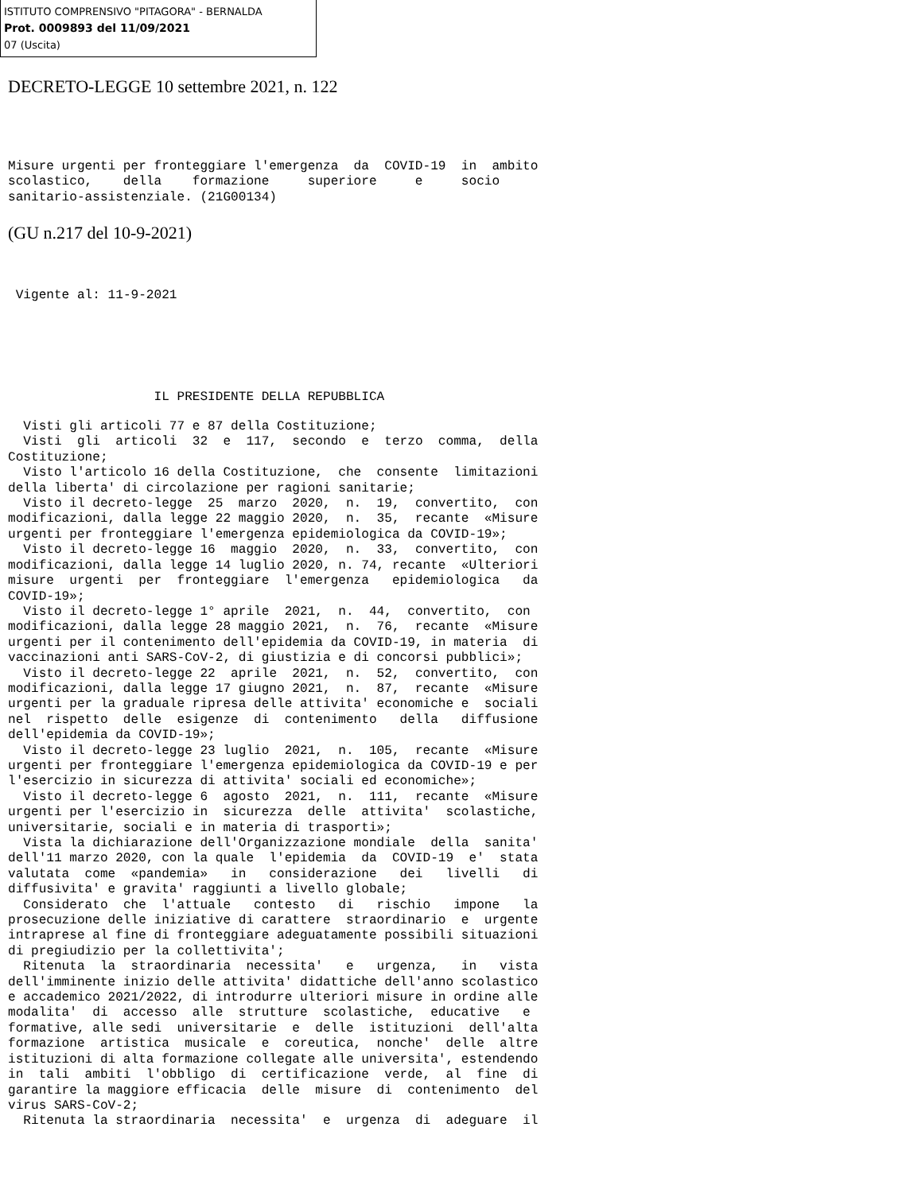ISTITUTO COMPRENSIVO "PITAGORA" - BERNALDA
Prot. 0009893 del 11/09/2021
07 (Uscita)
DECRETO-LEGGE 10 settembre 2021, n. 122
Misure urgenti per fronteggiare l'emergenza  da  COVID-19  in  ambito
scolastico,    della    formazione     superiore     e     socio
sanitario-assistenziale. (21G00134)
(GU n.217 del 10-9-2021)
 Vigente al: 11-9-2021
                   IL PRESIDENTE DELLA REPUBBLICA
  Visti gli articoli 77 e 87 della Costituzione;
  Visti  gli  articoli  32  e  117,  secondo  e  terzo  comma,  della
Costituzione;
  Visto l'articolo 16 della Costituzione,  che  consente  limitazioni
della liberta' di circolazione per ragioni sanitarie;
  Visto il decreto-legge  25  marzo  2020,  n.  19,  convertito,  con
modificazioni, dalla legge 22 maggio 2020,  n.  35,  recante  «Misure
urgenti per fronteggiare l'emergenza epidemiologica da COVID-19»;
  Visto il decreto-legge 16  maggio  2020,  n.  33,  convertito,  con
modificazioni, dalla legge 14 luglio 2020, n. 74, recante  «Ulteriori
misure  urgenti  per  fronteggiare  l'emergenza   epidemiologica   da
COVID-19»;
  Visto il decreto-legge 1° aprile  2021,  n.  44,  convertito,  con
modificazioni, dalla legge 28 maggio 2021,  n.  76,  recante  «Misure
urgenti per il contenimento dell'epidemia da COVID-19, in materia  di
vaccinazioni anti SARS-CoV-2, di giustizia e di concorsi pubblici»;
  Visto il decreto-legge 22  aprile  2021,  n.  52,  convertito,  con
modificazioni, dalla legge 17 giugno 2021,  n.  87,  recante  «Misure
urgenti per la graduale ripresa delle attivita' economiche e  sociali
nel  rispetto  delle  esigenze  di  contenimento   della   diffusione
dell'epidemia da COVID-19»;
  Visto il decreto-legge 23 luglio  2021,  n.  105,  recante  «Misure
urgenti per fronteggiare l'emergenza epidemiologica da COVID-19 e per
l'esercizio in sicurezza di attivita' sociali ed economiche»;
  Visto il decreto-legge 6  agosto  2021,  n.  111,  recante  «Misure
urgenti per l'esercizio in  sicurezza  delle  attivita'  scolastiche,
universitarie, sociali e in materia di trasporti»;
  Vista la dichiarazione dell'Organizzazione mondiale  della  sanita'
dell'11 marzo 2020, con la quale  l'epidemia  da  COVID-19  e'  stata
valutata  come  «pandemia»   in   considerazione   dei   livelli   di
diffusivita' e gravita' raggiunti a livello globale;
  Considerato  che  l'attuale   contesto   di   rischio   impone   la
prosecuzione delle iniziative di carattere  straordinario  e  urgente
intraprese al fine di fronteggiare adeguatamente possibili situazioni
di pregiudizio per la collettivita';
  Ritenuta  la  straordinaria  necessita'   e   urgenza,   in   vista
dell'imminente inizio delle attivita' didattiche dell'anno scolastico
e accademico 2021/2022, di introdurre ulteriori misure in ordine alle
modalita'  di  accesso  alle  strutture  scolastiche,  educative   e
formative, alle sedi  universitarie  e  delle  istituzioni  dell'alta
formazione  artistica  musicale  e  coreutica,  nonche'  delle  altre
istituzioni di alta formazione collegate alle universita', estendendo
in  tali  ambiti  l'obbligo  di  certificazione  verde,  al  fine  di
garantire la maggiore efficacia  delle  misure  di  contenimento  del
virus SARS-CoV-2;
  Ritenuta la straordinaria  necessita'  e  urgenza  di  adeguare  il